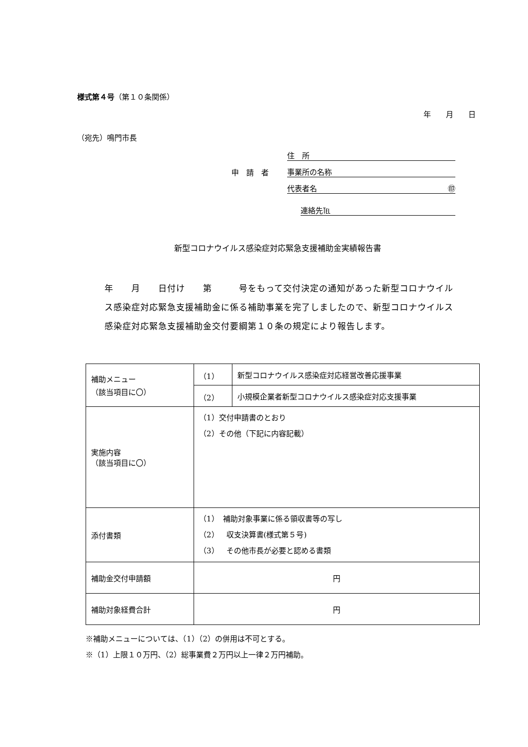様式第４号（第１０条関係）
年　　月　　日
（宛先）鳴門市長
住　所
申　請　者 事業所の名称
代表者名 ㊞
連絡先℡
新型コロナウイルス感染症対応緊急支援補助金実績報告書
年　　月　　日付け　　第　　　号をもって交付決定の通知があった新型コロナウイルス感染症対応緊急支援補助金に係る補助事業を完了しましたので、新型コロナウイルス感染症対応緊急支援補助金交付要綱第１０条の規定により報告します。
| 補助メニュー （該当項目に〇） | （1） | 新型コロナウイルス感染症対応経営改善応援事業 |
| | （2） | 小規模企業者新型コロナウイルス感染症対応支援事業 |
| 実施内容 （該当項目に〇） | （1）交付申請書のとおり （2）その他（下記に内容記載） | |
| 添付書類 | （1） 補助対象事業に係る領収書等の写し （2） 収支決算書(様式第５号) （3） その他市長が必要と認める書類 | |
| 補助金交付申請額 | 円 | |
| 補助対象経費合計 | 円 | |
※補助メニューについては、（1）（2）の併用は不可とする。
※（1）上限１０万円、（2）総事業費２万円以上一律２万円補助。